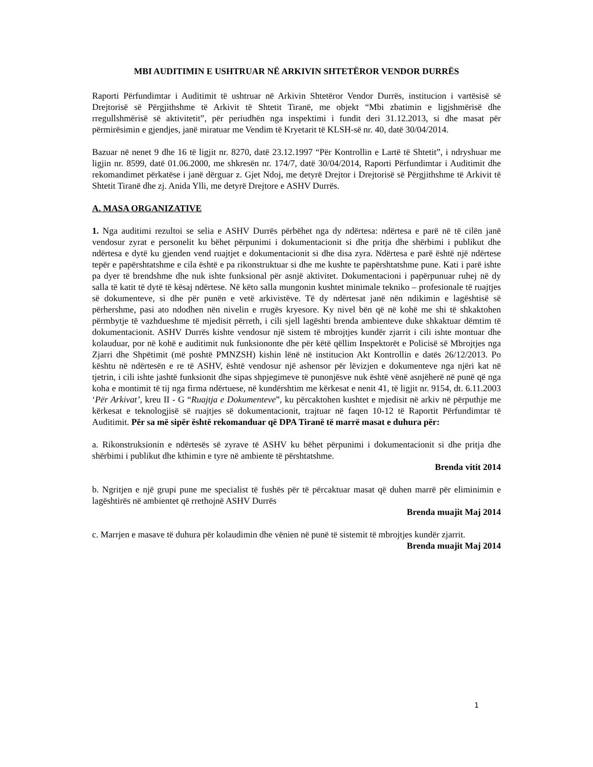MBI AUDITIMIN E USHTRUAR NË ARKIVIN SHTETËROR VENDOR DURRËS
Raporti Përfundimtar i Auditimit të ushtruar në Arkivin Shtetëror Vendor Durrës, institucion i vartësisë së Drejtorisë së Përgjithshme të Arkivit të Shtetit Tiranë, me objekt “Mbi zbatimin e ligjshmërisë dhe rregullshmërisë së aktivitetit”, për periudhën nga inspektimi i fundit deri 31.12.2013, si dhe masat për përmirësimin e gjendjes, janë miratuar me Vendim të Kryetarit të KLSH-së nr. 40, datë 30/04/2014.
Bazuar në nenet 9 dhe 16 të ligjit nr. 8270, datë 23.12.1997 “Për Kontrollin e Lartë të Shtetit”, i ndryshuar me ligjin nr. 8599, datë 01.06.2000, me shkresën nr. 174/7, datë 30/04/2014, Raporti Përfundimtar i Auditimit dhe rekomandimet përkatëse i janë dërguar z. Gjet Ndoj, me detyrë Drejtor i Drejtorisë së Përgjithshme të Arkivit të Shtetit Tiranë dhe zj. Anida Ylli, me detyrë Drejtore e ASHV Durrës.
A. MASA ORGANIZATIVE
1. Nga auditimi rezultoi se selia e ASHV Durrës përbëhet nga dy ndërtesa: ndërtesa e parë në të cilën janë vendosur zyrat e personelit ku bëhet përpunimi i dokumentacionit si dhe pritja dhe shërbimi i publikut dhe ndërtesa e dytë ku gjenden vend ruajtjet e dokumentacionit si dhe disa zyra. Ndërtesa e parë është një ndërtese tepër e papërshtatshme e cila është e pa rikonstruktuar si dhe me kushte te papërshtatshme pune. Kati i parë ishte pa dyer të brendshme dhe nuk ishte funksional për asnjë aktivitet. Dokumentacioni i papërpunuar ruhej në dy salla të katit të dytë të kësaj ndërtese. Në këto salla mungonin kushtet minimale tekniko – profesionale të ruajtjes së dokumenteve, si dhe për punën e vetë arkivistëve. Të dy ndërtesat janë nën ndikimin e lagështisë së përhershme, pasi ato ndodhen nën nivelin e rrugës kryesore. Ky nivel bën që në kohë me shi të shkaktohen përmbytje të vazhdueshme të mjedisit përreth, i cili sjell lagështi brenda ambienteve duke shkaktuar dëmtim të dokumentacionit. ASHV Durrës kishte vendosur një sistem të mbrojtjes kundër zjarrit i cili ishte montuar dhe kolauduar, por në kohë e auditimit nuk funksiononte dhe për këtë qëllim Inspektorët e Policisë së Mbrojtjes nga Zjarri dhe Shpëtimit (më poshtë PMNZSH) kishin lënë në institucion Akt Kontrollin e datës 26/12/2013. Po kështu në ndërtesën e re të ASHV, është vendosur një ashensor për lëvizjen e dokumenteve nga njëri kat në tjetrin, i cili ishte jashtë funksionit dhe sipas shpjegimeve të punonjësve nuk është vënë asnjëherë në punë që nga koha e montimit të tij nga firma ndërtuese, në kundërshtim me kërkesat e nenit 41, të ligjit nr. 9154, dt. 6.11.2003 ‘Për Arkivat’, kreu II - G “Ruajtja e Dokumenteve”, ku përcaktohen kushtet e mjedisit në arkiv në përputhje me kërkesat e teknologjisë së ruajtjes së dokumentacionit, trajtuar në faqen 10-12 të Raportit Përfundimtar të Auditimit. Për sa më sipër është rekomanduar që DPA Tiranë të marrë masat e duhura për:
a. Rikonstruksionin e ndërtesës së zyrave të ASHV ku bëhet përpunimi i dokumentacionit si dhe pritja dhe shërbimi i publikut dhe kthimin e tyre në ambiente të përshtatshme.
Brenda vitit 2014
b. Ngritjen e një grupi pune me specialist të fushës për të përcaktuar masat që duhen marrë për eliminimin e lagështirës në ambientet që rrethojnë ASHV Durrës
Brenda muajit Maj 2014
c. Marrjen e masave të duhura për kolaudimin dhe vënien në punë të sistemit të mbrojtjes kundër zjarrit.
Brenda muajit Maj 2014
1